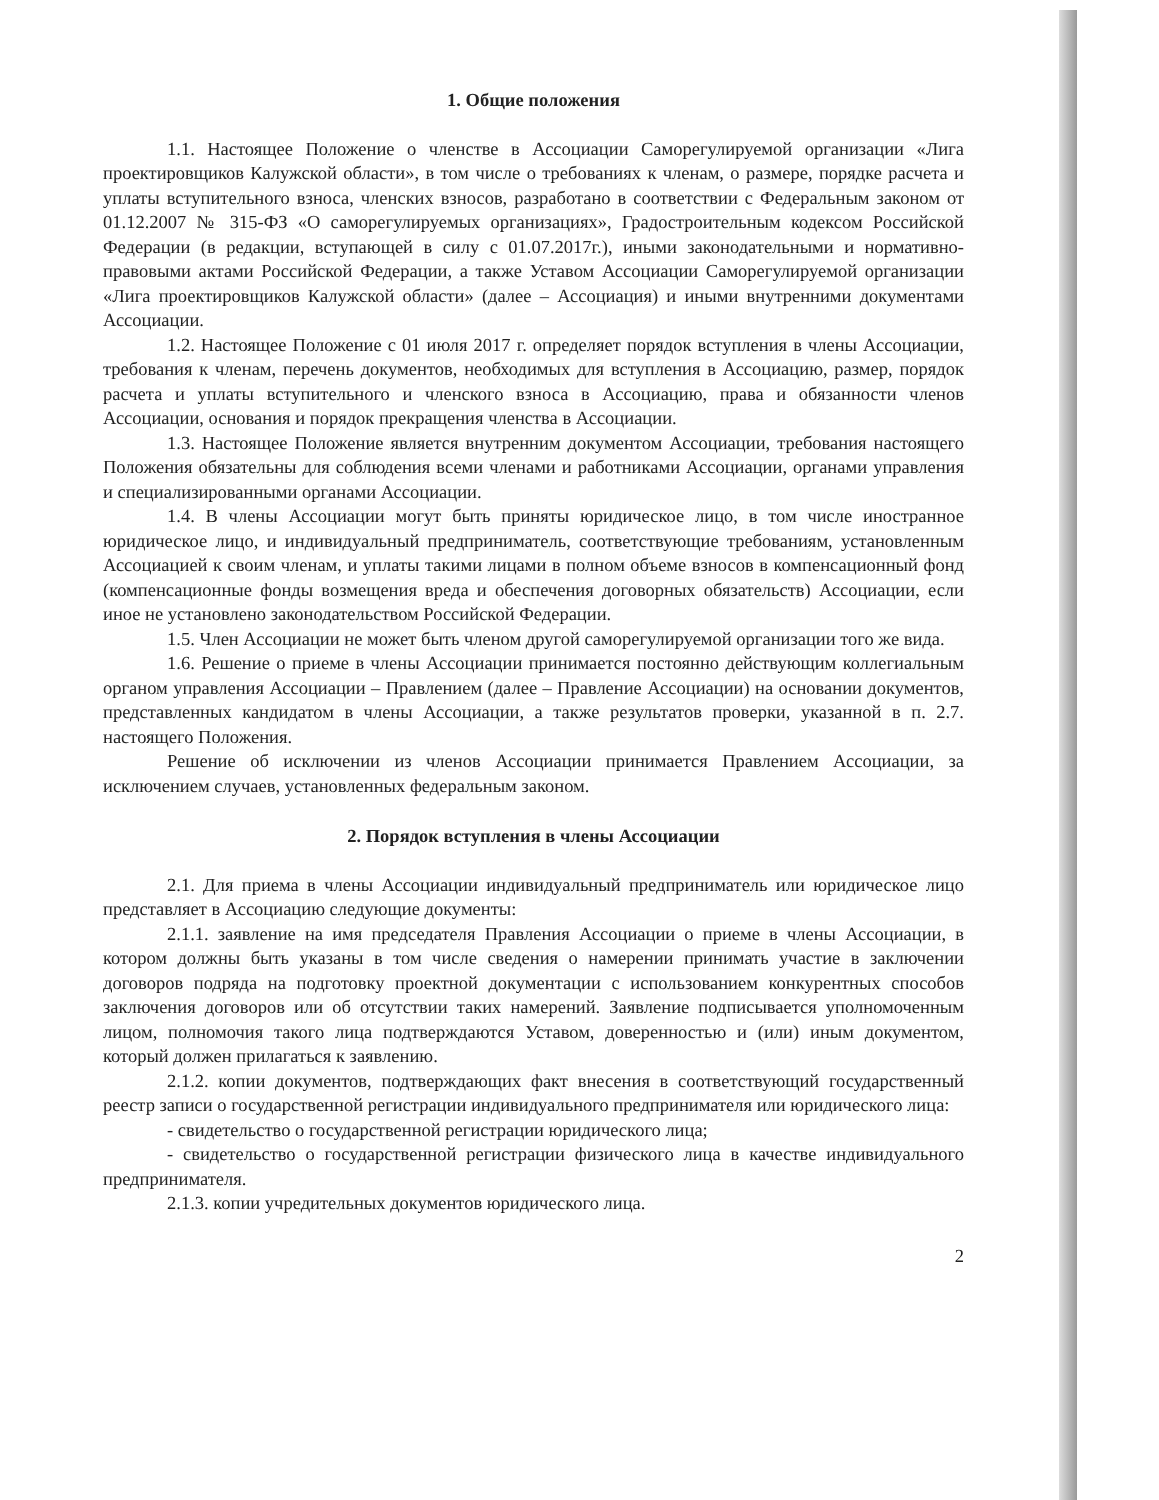1. Общие положения
1.1. Настоящее Положение о членстве в Ассоциации Саморегулируемой организации «Лига проектировщиков Калужской области», в том числе о требованиях к членам, о размере, порядке расчета и уплаты вступительного взноса, членских взносов, разработано в соответствии с Федеральным законом от 01.12.2007 № 315-ФЗ «О саморегулируемых организациях», Градостроительным кодексом Российской Федерации (в редакции, вступающей в силу с 01.07.2017г.), иными законодательными и нормативно-правовыми актами Российской Федерации, а также Уставом Ассоциации Саморегулируемой организации «Лига проектировщиков Калужской области» (далее – Ассоциация) и иными внутренними документами Ассоциации.
1.2. Настоящее Положение с 01 июля 2017 г. определяет порядок вступления в члены Ассоциации, требования к членам, перечень документов, необходимых для вступления в Ассоциацию, размер, порядок расчета и уплаты вступительного и членского взноса в Ассоциацию, права и обязанности членов Ассоциации, основания и порядок прекращения членства в Ассоциации.
1.3. Настоящее Положение является внутренним документом Ассоциации, требования настоящего Положения обязательны для соблюдения всеми членами и работниками Ассоциации, органами управления и специализированными органами Ассоциации.
1.4. В члены Ассоциации могут быть приняты юридическое лицо, в том числе иностранное юридическое лицо, и индивидуальный предприниматель, соответствующие требованиям, установленным Ассоциацией к своим членам, и уплаты такими лицами в полном объеме взносов в компенсационный фонд (компенсационные фонды возмещения вреда и обеспечения договорных обязательств) Ассоциации, если иное не установлено законодательством Российской Федерации.
1.5. Член Ассоциации не может быть членом другой саморегулируемой организации того же вида.
1.6. Решение о приеме в члены Ассоциации принимается постоянно действующим коллегиальным органом управления Ассоциации – Правлением (далее – Правление Ассоциации) на основании документов, представленных кандидатом в члены Ассоциации, а также результатов проверки, указанной в п. 2.7. настоящего Положения.
Решение об исключении из членов Ассоциации принимается Правлением Ассоциации, за исключением случаев, установленных федеральным законом.
2. Порядок вступления в члены Ассоциации
2.1. Для приема в члены Ассоциации индивидуальный предприниматель или юридическое лицо представляет в Ассоциацию следующие документы:
2.1.1. заявление на имя председателя Правления Ассоциации о приеме в члены Ассоциации, в котором должны быть указаны в том числе сведения о намерении принимать участие в заключении договоров подряда на подготовку проектной документации с использованием конкурентных способов заключения договоров или об отсутствии таких намерений. Заявление подписывается уполномоченным лицом, полномочия такого лица подтверждаются Уставом, доверенностью и (или) иным документом, который должен прилагаться к заявлению.
2.1.2. копии документов, подтверждающих факт внесения в соответствующий государственный реестр записи о государственной регистрации индивидуального предпринимателя или юридического лица:
- свидетельство о государственной регистрации юридического лица;
- свидетельство о государственной регистрации физического лица в качестве индивидуального предпринимателя.
2.1.3. копии учредительных документов юридического лица.
2